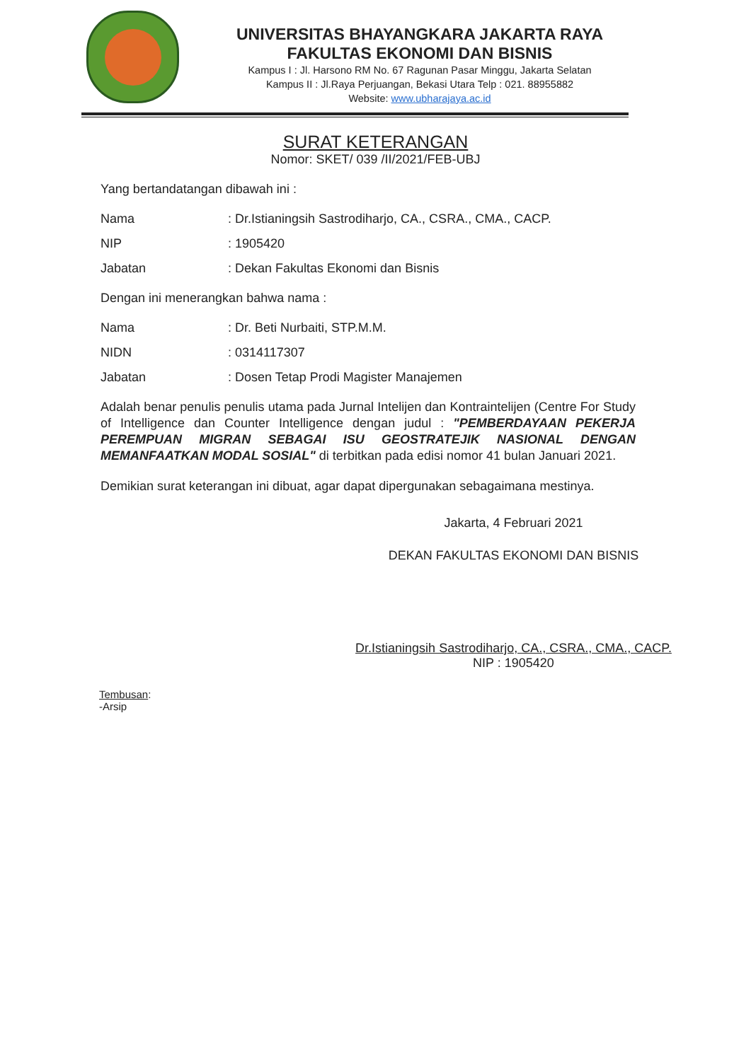UNIVERSITAS BHAYANGKARA JAKARTA RAYA
FAKULTAS EKONOMI DAN BISNIS
Kampus I : Jl. Harsono RM No. 67 Ragunan Pasar Minggu, Jakarta Selatan
Kampus II : Jl.Raya Perjuangan, Bekasi Utara Telp : 021. 88955882
Website: www.ubharajaya.ac.id
SURAT KETERANGAN
Nomor: SKET/ 039 /II/2021/FEB-UBJ
Yang bertandatangan dibawah ini :
Nama: Dr.Istianingsih Sastrodiharjo, CA., CSRA., CMA., CACP.
NIP: 1905420
Jabatan: Dekan Fakultas Ekonomi dan Bisnis
Dengan ini menerangkan bahwa nama :
Nama: Dr. Beti Nurbaiti, STP.M.M.
NIDN: 0314117307
Jabatan: Dosen Tetap Prodi Magister Manajemen
Adalah benar penulis penulis utama pada Jurnal Intelijen dan Kontraintelijen (Centre For Study of Intelligence dan Counter Intelligence dengan judul : "PEMBERDAYAAN PEKERJA PEREMPUAN MIGRAN SEBAGAI ISU GEOSTRATEJIK NASIONAL DENGAN MEMANFAATKAN MODAL SOSIAL" di terbitkan pada edisi nomor 41 bulan Januari 2021.
Demikian surat keterangan ini dibuat, agar dapat dipergunakan sebagaimana mestinya.
Jakarta, 4 Februari 2021
DEKAN FAKULTAS EKONOMI DAN BISNIS
Dr.Istianingsih Sastrodiharjo, CA., CSRA., CMA., CACP.
NIP : 1905420
Tembusan:
-Arsip